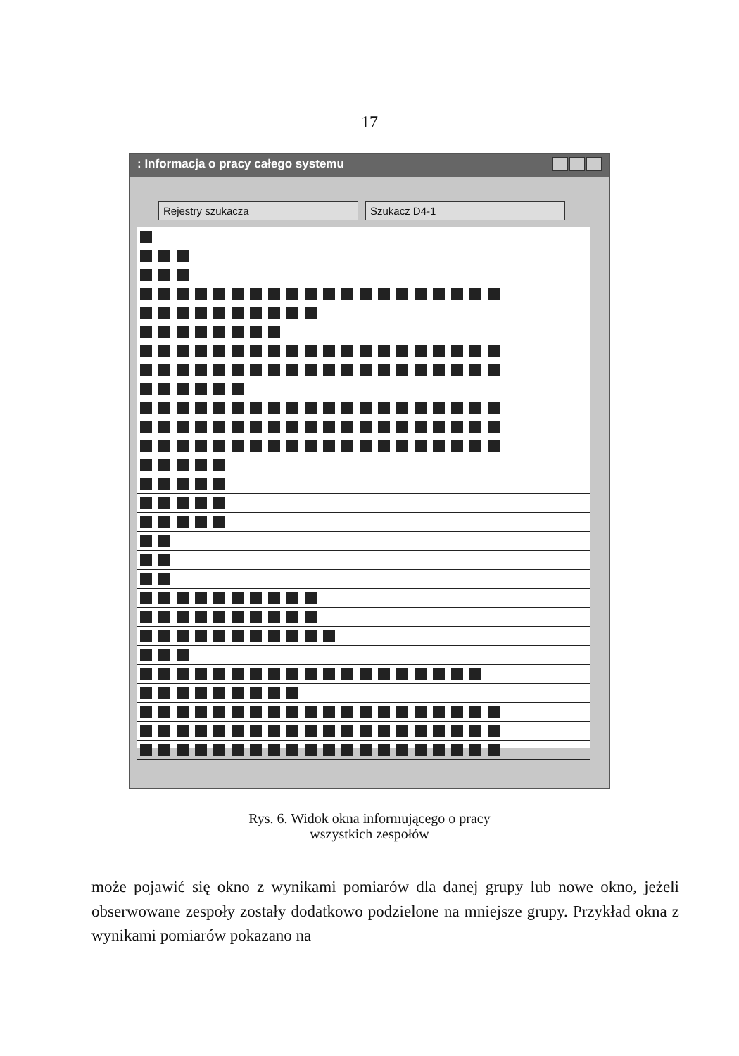17
: Informacja o pracy całego systemu
Rejestry szukacza Szukacz D4-1
Rys. 6. Widok okna informującego o pracy
wszystkich zespołów
może pojawić się okno z wynikami pomiarów dla danej grupy lub nowe okno, jeżeli obserwowane zespoły zostały dodatkowo podzielone na mniejsze grupy. Przykład okna z wynikami pomiarów pokazano na